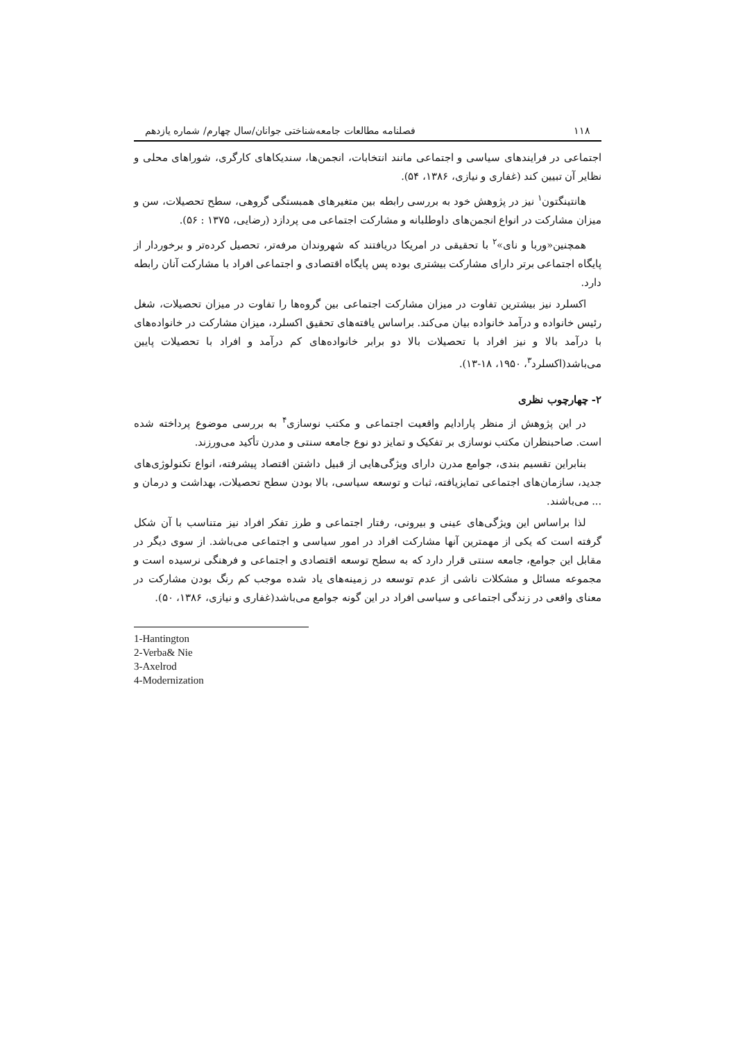۱۱۸ فصلنامه مطالعات جامعه‌شناختی جوانان/سال چهارم/ شماره یازدهم
اجتماعی در فرایندهای سیاسی و اجتماعی مانند انتخابات، انجمن‌ها، سندیکاهای کارگری، شوراهای محلی و نظایر آن تبیین کند (غفاری و نیازی، ۱۳۸۶، ۵۴).
هانتینگتون<sup>۱</sup> نیز در پژوهش خود به بررسی رابطه بین متغیرهای همبستگی گروهی، سطح تحصیلات، سن و میزان مشارکت در انواع انجمن‌های داوطلبانه و مشارکت اجتماعی می پردازد (رضایی، ۱۳۷۵ : ۵۶).
همچنین«وربا و نای»<sup>۲</sup> با تحقیقی در امریکا دریافتند که شهروندان مرفه‌تر، تحصیل کرده‌تر و برخوردار از پایگاه اجتماعی برتر دارای مشارکت بیشتری بوده پس پایگاه اقتصادی و اجتماعی افراد با مشارکت آنان رابطه دارد.
اکسلرد نیز بیشترین تفاوت در میزان مشارکت اجتماعی بین گروه‌ها را تفاوت در میزان تحصیلات، شغل رئیس خانواده و درآمد خانواده بیان می‌کند. براساس یافته‌های تحقیق اکسلرد، میزان مشارکت در خانواده‌های با درآمد بالا و نیز افراد با تحصیلات بالا دو برابر خانواده‌های کم درآمد و افراد با تحصیلات پایین می‌باشد(اکسلرد<sup>۳</sup>، ۱۹۵۰، ۱۸-۱۳).
۲- چهارچوب نظری
در این پژوهش از منظر پارادایم واقعیت اجتماعی و مکتب نوسازی<sup>۴</sup> به بررسی موضوع پرداخته شده است. صاحبنظران مکتب نوسازی بر تفکیک و تمایز دو نوع جامعه سنتی و مدرن تأکید می‌ورزند.
بنابراین تقسیم بندی، جوامع مدرن دارای ویژگی‌هایی از قبیل داشتن اقتصاد پیشرفته، انواع تکنولوژی‌های جدید، سازمان‌های اجتماعی تمایزیافته، ثبات و توسعه سیاسی، بالا بودن سطح تحصیلات، بهداشت و درمان و ... می‌باشند.
لذا براساس این ویژگی‌های عینی و بیرونی، رفتار اجتماعی و طرز تفکر افراد نیز متناسب با آن شکل گرفته است که یکی از مهمترین آنها مشارکت افراد در امور سیاسی و اجتماعی می‌باشد. از سوی دیگر در مقابل این جوامع، جامعه سنتی قرار دارد که به سطح توسعه اقتصادی و اجتماعی و فرهنگی نرسیده است و مجموعه مسائل و مشکلات ناشی از عدم توسعه در زمینه‌های یاد شده موجب کم رنگ بودن مشارکت در معنای واقعی در زندگی اجتماعی و سیاسی افراد در این گونه جوامع می‌باشد(غفاری و نیازی، ۱۳۸۶، ۵۰).
1-Hantington
2-Verba& Nie
3-Axelrod
4-Modernization